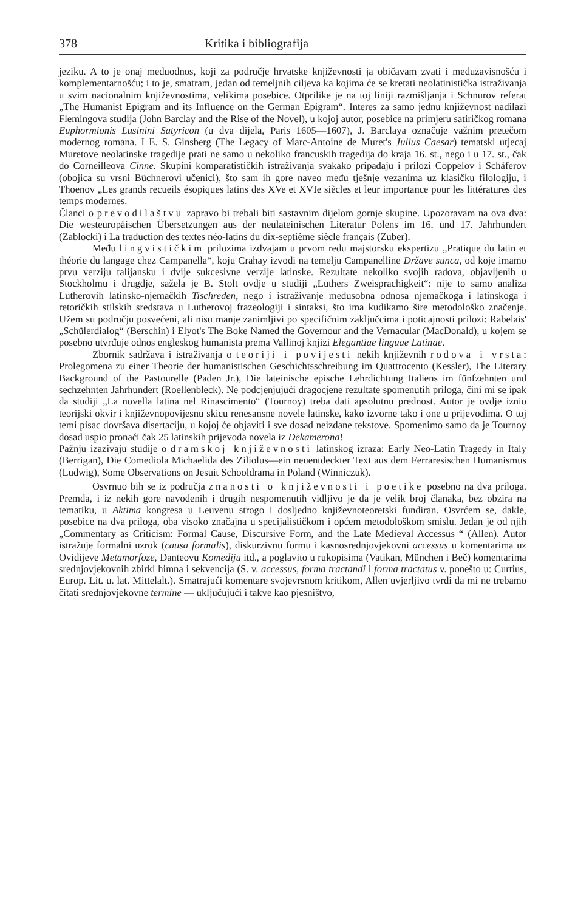378 Kritika i bibliografija
jeziku. A to je onaj međuodnos, koji za područje hrvatske književnosti ja običavam zvati i međuzavisnošću i komplementarnošću; i to je, smatram, jedan od temeljnih ciljeva ka kojima će se kretati neolatinistička istraživanja u svim nacionalnim književnostima, velikima posebice. Otprilike je na toj liniji razmišljanja i Schnurov referat „The Humanist Epigram and its Influence on the German Epigram“. Interes za samo jednu književnost nadilazi Flemingova studija (John Barclay and the Rise of the Novel), u kojoj autor, posebice na primjeru satiričkog romana Euphormionis Lusinini Satyricon (u dva dijela, Paris 1605—1607), J. Barclaya označuje važnim pretečom modernog romana. I E. S. Ginsberg (The Legacy of Marc-Antoine de Muret's Julius Caesar) tematski utjecaj Muretove neolatinske tragedije prati ne samo u nekoliko francuskih tragedija do kraja 16. st., nego i u 17. st., čak do Corneilleova Cinne. Skupini komparatističkih istraživanja svakako pripadaju i prilozi Coppelov i Schäferov (obojica su vrsni Büchnerovi učenici), što sam ih gore naveo među tješnje vezanima uz klasičku filologiju, i Thoenov „Les grands recueils ésopiques latins des XVe et XVIe siècles et leur importance pour les littératures des temps modernes.
Članci o prevodilaštvu zapravo bi trebali biti sastavnim dijelom gornje skupine. Upozoravam na ova dva: Die westeuropäischen Übersetzungen aus der neulateinischen Literatur Polens im 16. und 17. Jahrhundert (Zablocki) i La traduction des textes néo-latins du dix-septième siècle français (Zuber).
Među lingvističkim prilozima izdvajam u prvom redu majstorsku ekspertizu „Pratique du latin et théorie du langage chez Campanella“, koju Crahay izvodi na temelju Campanelline Države sunca, od koje imamo prvu verziju talijansku i dvije sukcesivne verzije latinske. Rezultate nekoliko svojih radova, objavljenih u Stockholmu i drugdje, sažela je B. Stolt ovdje u studiji „Luthers Zweisprachigkeit“: nije to samo analiza Lutherovih latinsko-njemačkih Tischreden, nego i istraživanje međusobna odnosa njemačkoga i latinskoga i retoričkih stilskih sredstava u Lutherovoj frazeologiji i sintaksi, što ima kudikamo šire metodološko značenje. Užem su području posvećeni, ali nisu manje zanimljivi po specifičnim zaključcima i poticajnosti prilozi: Rabelais' „Schülerdialog“ (Berschin) i Elyot's The Boke Named the Governour and the Vernacular (MacDonald), u kojem se posebno utvrđuje odnos engleskog humanista prema Vallinoj knjizi Elegantiae linguae Latinae.
Zbornik sadržava i istraživanja o teoriji i povijesti nekih književnih rodova i vrsta: Prolegomena zu einer Theorie der humanistischen Geschichtsschreibung im Quattrocento (Kessler), The Literary Background of the Pastourelle (Paden Jr.), Die lateinische epische Lehrdichtung Italiens im fünfzehnten und sechzehnten Jahrhundert (Roellenbleck). Ne podcjenjujući dragocjene rezultate spomenutih priloga, čini mi se ipak da studiji „La novella latina nel Rinascimento“ (Tournoy) treba dati apsolutnu prednost. Autor je ovdje iznio teorijski okvir i književnopovijesnu skicu renesansne novele latinske, kako izvorne tako i one u prijevodima. O toj temi pisac dovršava disertaciju, u kojoj će objaviti i sve dosad neizdane tekstove. Spomenimo samo da je Tournoy dosad uspio pronaći čak 25 latinskih prijevoda novela iz Dekamerona!
Pažnju izazivaju studije o dramskoj književnosti latinskog izraza: Early Neo-Latin Tragedy in Italy (Berrigan), Die Comediola Michaelida des Ziliolus—ein neuentdeckter Text aus dem Ferraresischen Humanismus (Ludwig), Some Observations on Jesuit Schooldrama in Poland (Winniczuk).
Osvrnuo bih se iz područja znanosti o književnosti i poetike posebno na dva priloga. Premda, i iz nekih gore navođenih i drugih nespomenutih vidljivo je da je velik broj članaka, bez obzira na tematiku, u Aktima kongresa u Leuvenu strogo i dosljedno književnoteoretski fundiran. Osvrćem se, dakle, posebice na dva priloga, oba visoko značajna u specijalističkom i općem metodološkom smislu. Jedan je od njih „Commentary as Criticism: Formal Cause, Discursive Form, and the Late Medieval Accessus “ (Allen). Autor istražuje formalni uzrok (causa formalis), diskurzivnu formu i kasnosrednjovjekovni accessus u komentarima uz Ovidijeve Metamorfoze, Danteovu Komediju itd., a poglavito u rukopisima (Vatikan, München i Beč) komentarima srednjovjekovnih zbirki himna i sekvencija (S. v. accessus, forma tractandi i forma tractatus v. ponešto u: Curtius, Europ. Lit. u. lat. Mittelalt.). Smatrajući komentare svojevrsnom kritikom, Allen uvjerljivo tvrdi da mi ne trebamo čitati srednjovjekovne termine — uključujući i takve kao pjesništvo,